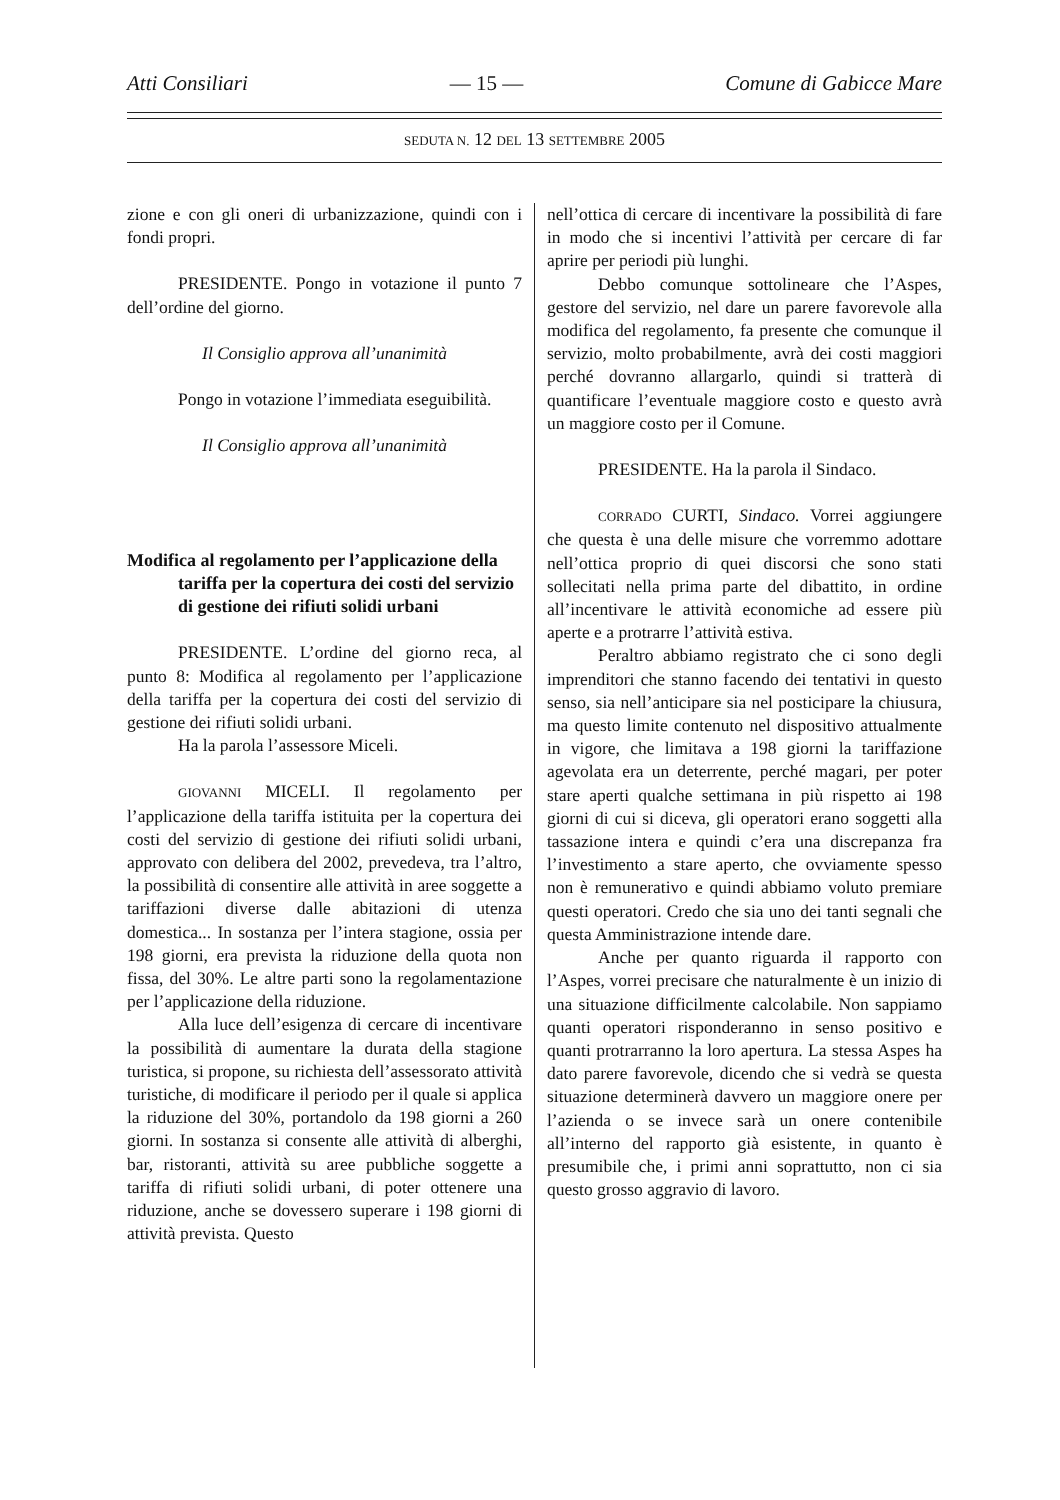Atti Consiliari — 15 — Comune di Gabicce Mare
SEDUTA N. 12 DEL 13 SETTEMBRE 2005
zione e con gli oneri di urbanizzazione, quindi con i fondi propri.
PRESIDENTE. Pongo in votazione il punto 7 dell’ordine del giorno.
Il Consiglio approva all’unanimità
Pongo in votazione l’immediata eseguibilità.
Il Consiglio approva all’unanimità
Modifica al regolamento per l’applicazione della tariffa per la copertura dei costi del servizio di gestione dei rifiuti solidi urbani
PRESIDENTE. L’ordine del giorno reca, al punto 8: Modifica al regolamento per l’applicazione della tariffa per la copertura dei costi del servizio di gestione dei rifiuti solidi urbani.
Ha la parola l’assessore Miceli.
GIOVANNI MICELI. Il regolamento per l’applicazione della tariffa istituita per la copertura dei costi del servizio di gestione dei rifiuti solidi urbani, approvato con delibera del 2002, prevedeva, tra l’altro, la possibilità di consentire alle attività in aree soggette a tariffazioni diverse dalle abitazioni di utenza domestica... In sostanza per l’intera stagione, ossia per 198 giorni, era prevista la riduzione della quota non fissa, del 30%. Le altre parti sono la regolamentazione per l’applicazione della riduzione.
Alla luce dell’esigenza di cercare di incentivare la possibilità di aumentare la durata della stagione turistica, si propone, su richiesta dell’assessorato attività turistiche, di modificare il periodo per il quale si applica la riduzione del 30%, portandolo da 198 giorni a 260 giorni. In sostanza si consente alle attività di alberghi, bar, ristoranti, attività su aree pubbliche soggette a tariffa di rifiuti solidi urbani, di poter ottenere una riduzione, anche se dovessero superare i 198 giorni di attività prevista. Questo
nell’ottica di cercare di incentivare la possibilità di fare in modo che si incentivi l’attività per cercare di far aprire per periodi più lunghi.
Debbo comunque sottolineare che l’Aspes, gestore del servizio, nel dare un parere favorevole alla modifica del regolamento, fa presente che comunque il servizio, molto probabilmente, avrà dei costi maggiori perché dovranno allargarlo, quindi si tratterà di quantificare l’eventuale maggiore costo e questo avrà un maggiore costo per il Comune.
PRESIDENTE. Ha la parola il Sindaco.
CORRADO CURTI, Sindaco. Vorrei aggiungere che questa è una delle misure che vorremmo adottare nell’ottica proprio di quei discorsi che sono stati sollecitati nella prima parte del dibattito, in ordine all’incentivare le attività economiche ad essere più aperte e a protrarre l’attività estiva.
Peraltro abbiamo registrato che ci sono degli imprenditori che stanno facendo dei tentativi in questo senso, sia nell’anticipare sia nel posticipare la chiusura, ma questo limite contenuto nel dispositivo attualmente in vigore, che limitava a 198 giorni la tariffazione agevolata era un deterrente, perché magari, per poter stare aperti qualche settimana in più rispetto ai 198 giorni di cui si diceva, gli operatori erano soggetti alla tassazione intera e quindi c’era una discrepanza fra l’investimento a stare aperto, che ovviamente spesso non è remunerativo e quindi abbiamo voluto premiare questi operatori. Credo che sia uno dei tanti segnali che questa Amministrazione intende dare.
Anche per quanto riguarda il rapporto con l’Aspes, vorrei precisare che naturalmente è un inizio di una situazione difficilmente calcolabile. Non sappiamo quanti operatori risponderanno in senso positivo e quanti protrarranno la loro apertura. La stessa Aspes ha dato parere favorevole, dicendo che si vedrà se questa situazione determinerà davvero un maggiore onere per l’azienda o se invece sarà un onere contenibile all’interno del rapporto già esistente, in quanto è presumibile che, i primi anni soprattutto, non ci sia questo grosso aggravio di lavoro.